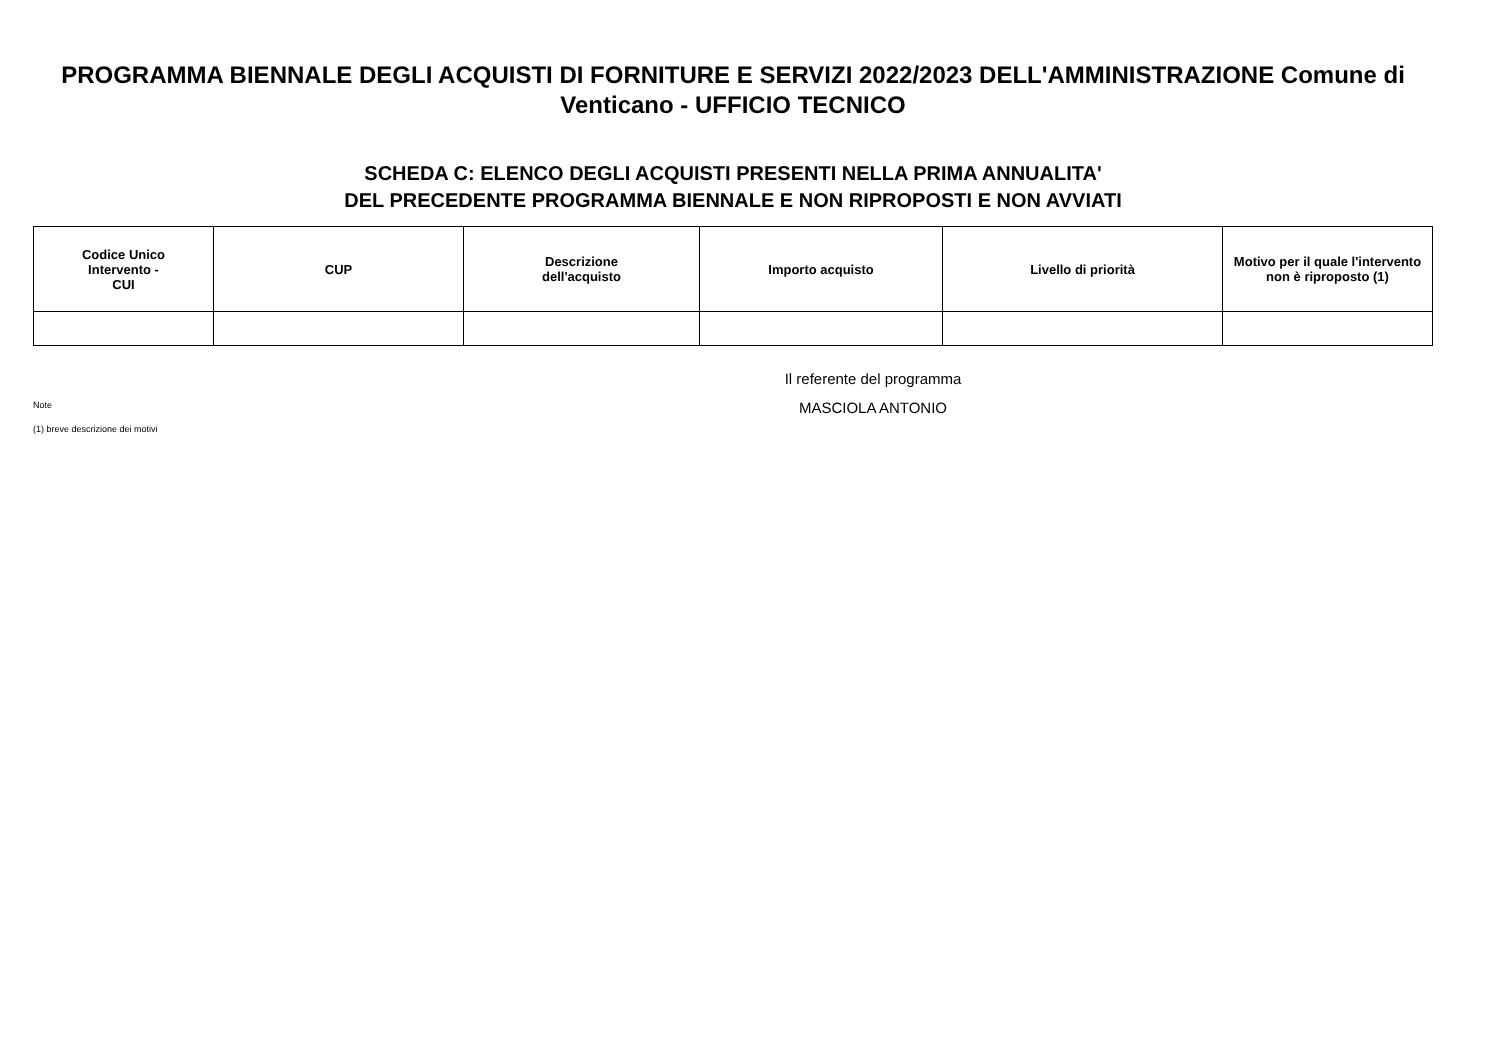PROGRAMMA BIENNALE DEGLI ACQUISTI DI FORNITURE E SERVIZI 2022/2023 DELL'AMMINISTRAZIONE Comune di Venticano - UFFICIO TECNICO
SCHEDA C: ELENCO DEGLI ACQUISTI PRESENTI NELLA PRIMA ANNUALITA'
DEL PRECEDENTE PROGRAMMA BIENNALE E NON RIPROPOSTI E NON AVVIATI
| Codice Unico Intervento - CUI | CUP | Descrizione dell'acquisto | Importo acquisto | Livello di priorità | Motivo per il quale l'intervento non è riproposto (1) |
| --- | --- | --- | --- | --- | --- |
Note
(1) breve descrizione dei motivi
Il referente del programma
MASCIOLA ANTONIO